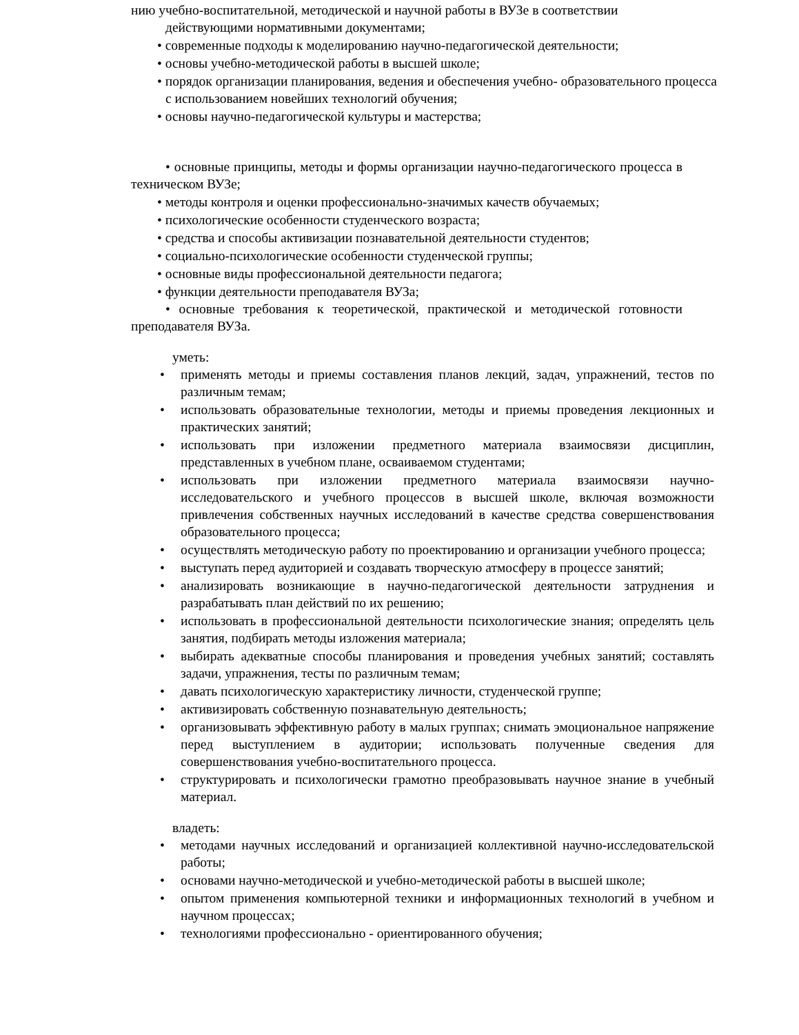нию учебно-воспитательной, методической и научной работы в ВУЗе в соответствии
действующими нормативными документами;
• современные подходы к моделированию научно-педагогической деятельности;
• основы учебно-методической работы в высшей школе;
• порядок организации планирования, ведения и обеспечения учебно- образовательного процесса с использованием новейших технологий обучения;
• основы научно-педагогической культуры и мастерства;
• основные принципы, методы и формы организации научно-педагогического процесса в техническом ВУЗе;
• методы контроля и оценки профессионально-значимых качеств обучаемых;
• психологические особенности студенческого возраста;
• средства и способы активизации познавательной деятельности студентов;
• социально-психологические особенности студенческой группы;
• основные виды профессиональной деятельности педагога;
• функции деятельности преподавателя ВУЗа;
• основные требования к теоретической, практической и методической готовности преподавателя ВУЗа.
уметь:
• применять методы и приемы составления планов лекций, задач, упражнений, тестов по различным темам;
• использовать образовательные технологии, методы и приемы проведения лекционных и практических занятий;
• использовать при изложении предметного материала взаимосвязи дисциплин, представленных в учебном плане, осваиваемом студентами;
• использовать при изложении предметного материала взаимосвязи научно-исследовательского и учебного процессов в высшей школе, включая возможности привлечения собственных научных исследований в качестве средства совершенствования образовательного процесса;
• осуществлять методическую работу по проектированию и организации учебного процесса;
• выступать перед аудиторией и создавать творческую атмосферу в процессе занятий;
• анализировать возникающие в научно-педагогической деятельности затруднения и разрабатывать план действий по их решению;
• использовать в профессиональной деятельности психологические знания; определять цель занятия, подбирать методы изложения материала;
• выбирать адекватные способы планирования и проведения учебных занятий; составлять задачи, упражнения, тесты по различным темам;
• давать психологическую характеристику личности, студенческой группе;
• активизировать собственную познавательную деятельность;
• организовывать эффективную работу в малых группах; снимать эмоциональное напряжение перед выступлением в аудитории; использовать полученные сведения для совершенствования учебно-воспитательного процесса.
• структурировать и психологически грамотно преобразовывать научное знание в учебный материал.
владеть:
• методами научных исследований и организацией коллективной научно-исследовательской работы;
• основами научно-методической и учебно-методической работы в высшей школе;
• опытом применения компьютерной техники и информационных технологий в учебном и научном процессах;
• технологиями профессионально - ориентированного обучения;